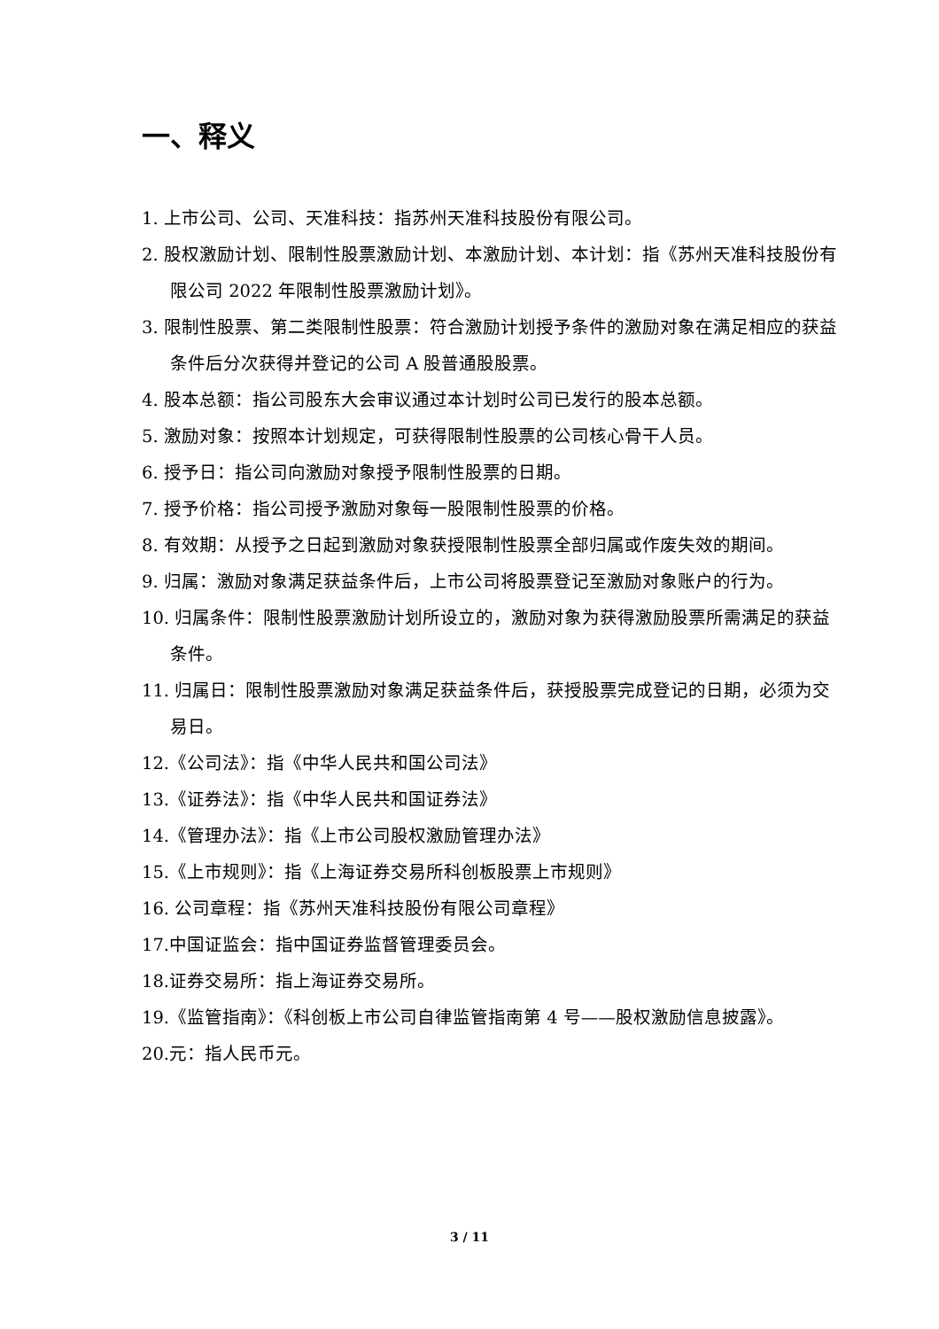一、释义
1. 上市公司、公司、天准科技：指苏州天准科技股份有限公司。
2. 股权激励计划、限制性股票激励计划、本激励计划、本计划：指《苏州天准科技股份有限公司 2022 年限制性股票激励计划》。
3. 限制性股票、第二类限制性股票：符合激励计划授予条件的激励对象在满足相应的获益条件后分次获得并登记的公司 A 股普通股股票。
4. 股本总额：指公司股东大会审议通过本计划时公司已发行的股本总额。
5. 激励对象：按照本计划规定，可获得限制性股票的公司核心骨干人员。
6. 授予日：指公司向激励对象授予限制性股票的日期。
7. 授予价格：指公司授予激励对象每一股限制性股票的价格。
8. 有效期：从授予之日起到激励对象获授限制性股票全部归属或作废失效的期间。
9. 归属：激励对象满足获益条件后，上市公司将股票登记至激励对象账户的行为。
10. 归属条件：限制性股票激励计划所设立的，激励对象为获得激励股票所需满足的获益条件。
11. 归属日：限制性股票激励对象满足获益条件后，获授股票完成登记的日期，必须为交易日。
12.《公司法》：指《中华人民共和国公司法》
13.《证券法》：指《中华人民共和国证券法》
14.《管理办法》：指《上市公司股权激励管理办法》
15.《上市规则》：指《上海证券交易所科创板股票上市规则》
16. 公司章程：指《苏州天准科技股份有限公司章程》
17.中国证监会：指中国证券监督管理委员会。
18.证券交易所：指上海证券交易所。
19.《监管指南》：《科创板上市公司自律监管指南第 4 号——股权激励信息披露》。
20.元：指人民币元。
3 / 11